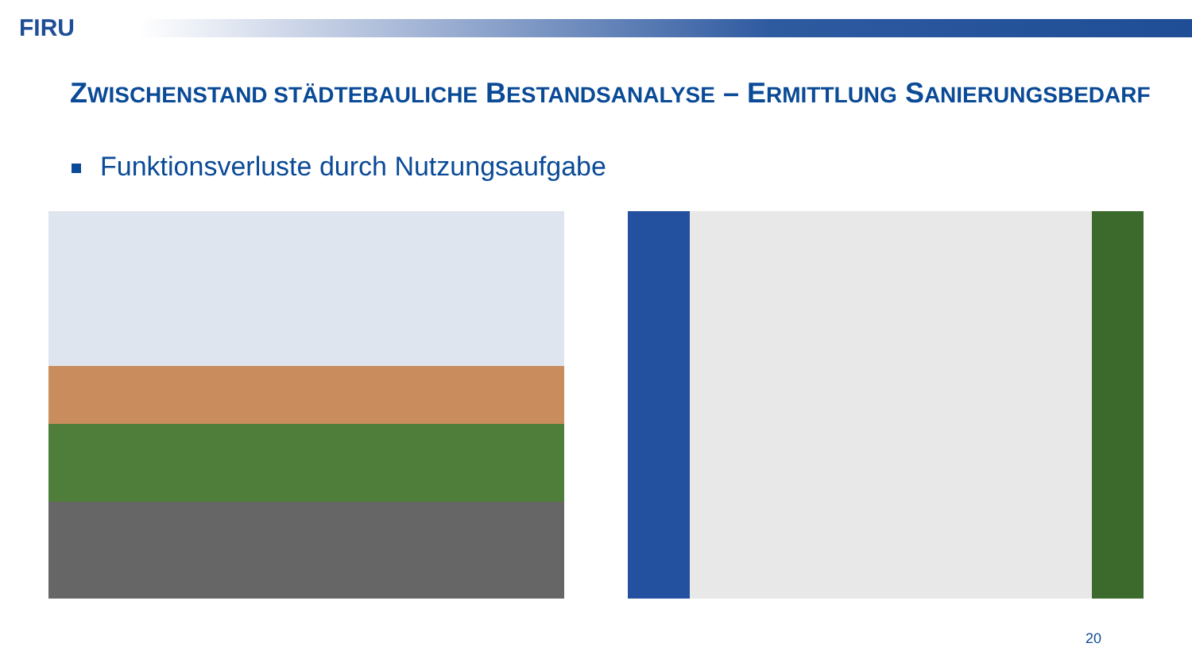FIRU
ZWISCHENSTAND STÄDTEBAULICHE BESTANDSANALYSE – ERMITTLUNG SANIERUNGSBEDARF
Funktionsverluste durch Nutzungsaufgabe
20